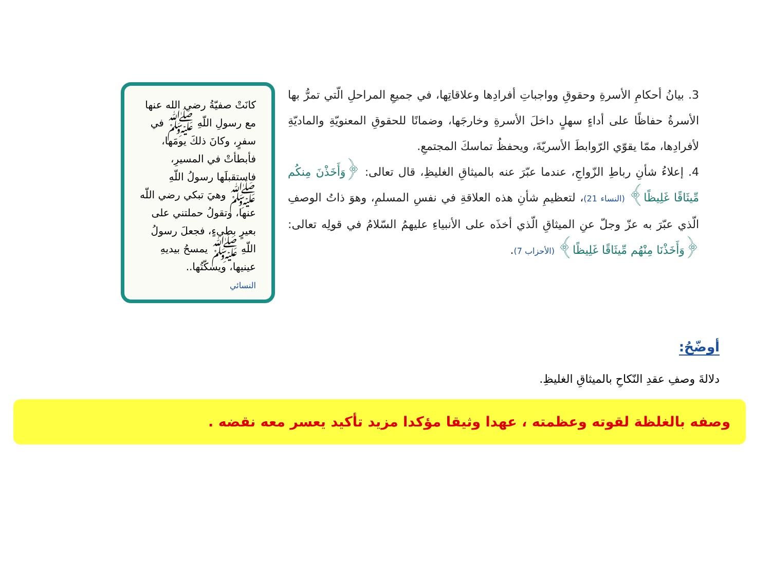3. بيانُ أحكامِ الأسرةِ وحقوقِ وواجباتِ أفرادِها وعلاقاتِها، في جميعِ المراحلِ الّتي تمرُّ بها الأسرةُ حفاظًا على أداءٍ سهلٍ داخلَ الأسرةِ وخارجَها، وضمانًا للحقوقِ المعنويّةِ والماديّةِ لأفرادِها، ممّا يقوّي الرّوابطَ الأسريّةَ، ويحفظُ تماسكَ المجتمعِ.
4. إعلاءُ شأنِ رباطِ الزّواجِ، عندما عبّرَ عنه بالميثاقِ الغليظِ، قال تعالى: ﴿وَأَخَذْنَ مِنكُم مِّيثَاقًا غَلِيظًا﴾ (النساء 21)، لتعظيمِ شأنِ هذه العلاقةِ في نفسِ المسلمِ، وهوَ ذاتُ الوصفِ الّذي عبّرَ به عزّ وجلّ عنِ الميثاقِ الّذي أخذَه على الأنبياءِ عليهمُ السّلامُ في قولِه تعالى: ﴿وَأَخَذْنَا مِنْهُم مِّيثَاقًا غَلِيظًا﴾ (الأحزاب 7).
كانَتْ صفيّةُ رضي الله عنها مع رسولِ اللّهِ ﷺ في سفرٍ، وكانَ ذلكَ يومَها، فأبطأتْ في المسيرِ، فاستقبلَها رسولُ اللّهِ ﷺ وهيَ تبكي رضي اللّه عنها، وتقولُ حملتني على بعيرٍ بطيءٍ، فجعلَ رسولُ اللّهِ ﷺ يمسحُ بيديهِ عينيها، ويسكّتُها..
النسائي
أوضّحُ:
دلالةَ وصفِ عقدِ النّكاحِ بالميثاقِ الغليظِ.
وصفه بالغلظة لقوته وعظمته ، عهدا وثيقا مؤكدا مزيد تأكيد يعسر معه نقضه .